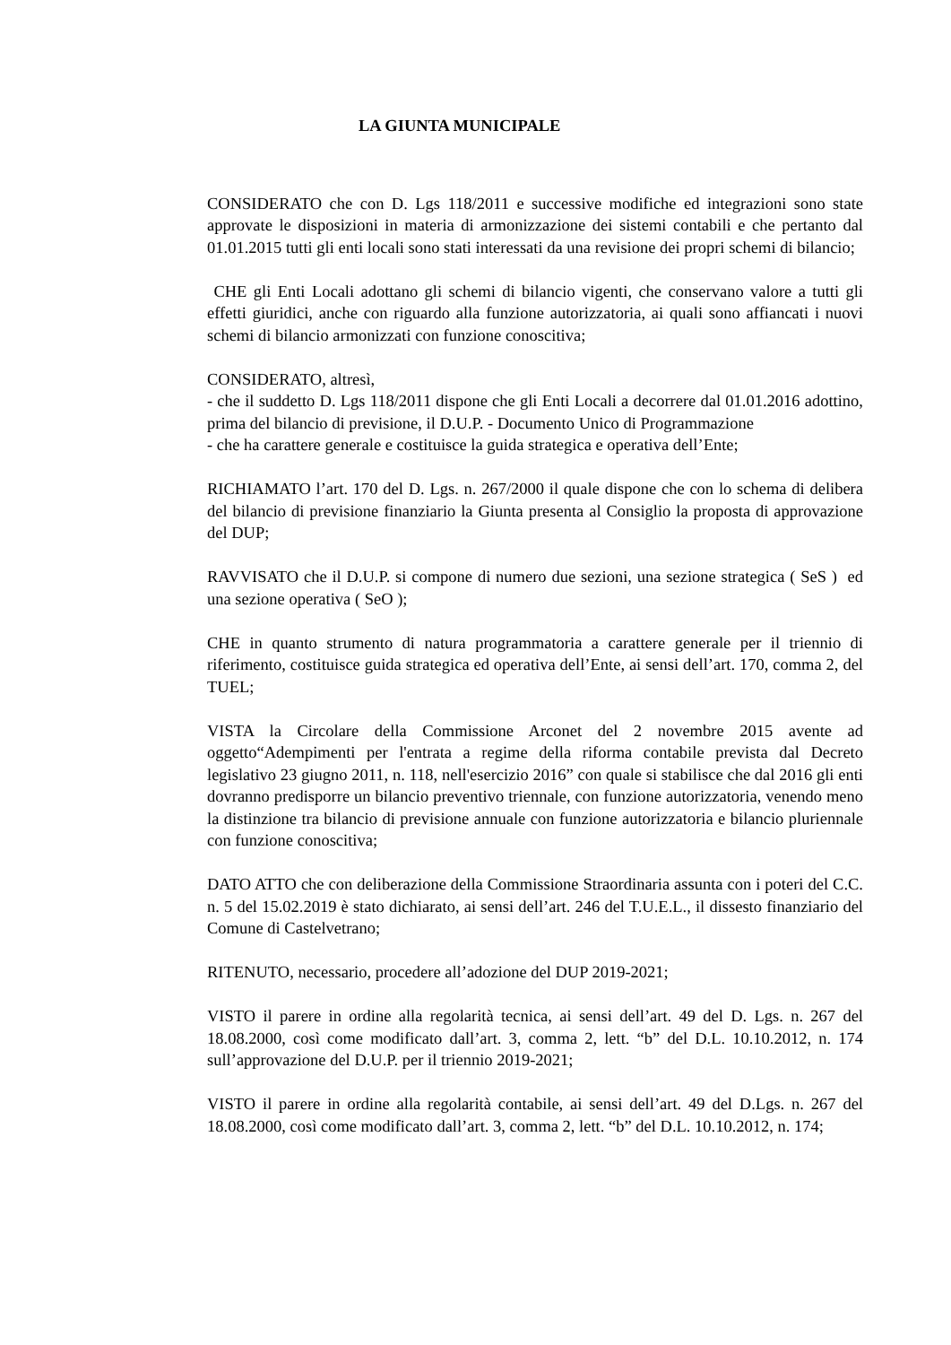LA GIUNTA MUNICIPALE
CONSIDERATO che con D. Lgs 118/2011 e successive modifiche ed integrazioni sono state approvate le disposizioni in materia di armonizzazione dei sistemi contabili e che pertanto dal 01.01.2015 tutti gli enti locali sono stati interessati da una revisione dei propri schemi di bilancio;
CHE gli Enti Locali adottano gli schemi di bilancio vigenti, che conservano valore a tutti gli effetti giuridici, anche con riguardo alla funzione autorizzatoria, ai quali sono affiancati i nuovi schemi di bilancio armonizzati con funzione conoscitiva;
CONSIDERATO, altresì,
- che il suddetto D. Lgs 118/2011 dispone che gli Enti Locali a decorrere dal 01.01.2016 adottino, prima del bilancio di previsione, il D.U.P. - Documento Unico di Programmazione
- che ha carattere generale e costituisce la guida strategica e operativa dell’Ente;
RICHIAMATO l’art. 170 del D. Lgs. n. 267/2000 il quale dispone che con lo schema di delibera del bilancio di previsione finanziario la Giunta presenta al Consiglio la proposta di approvazione del DUP;
RAVVISATO che il D.U.P. si compone di numero due sezioni, una sezione strategica ( SeS ) ed una sezione operativa ( SeO );
CHE in quanto strumento di natura programmatoria a carattere generale per il triennio di riferimento, costituisce guida strategica ed operativa dell’Ente, ai sensi dell’art. 170, comma 2, del TUEL;
VISTA la Circolare della Commissione Arconet del 2 novembre 2015 avente ad oggetto“Adempimenti per l'entrata a regime della riforma contabile prevista dal Decreto legislativo 23 giugno 2011, n. 118, nell'esercizio 2016” con quale si stabilisce che dal 2016 gli enti dovranno predisporre un bilancio preventivo triennale, con funzione autorizzatoria, venendo meno la distinzione tra bilancio di previsione annuale con funzione autorizzatoria e bilancio pluriennale con funzione conoscitiva;
DATO ATTO che con deliberazione della Commissione Straordinaria assunta con i poteri del C.C. n. 5 del 15.02.2019 è stato dichiarato, ai sensi dell’art. 246 del T.U.E.L., il dissesto finanziario del Comune di Castelvetrano;
RITENUTO, necessario, procedere all’adozione del DUP 2019-2021;
VISTO il parere in ordine alla regolarità tecnica, ai sensi dell’art. 49 del D. Lgs. n. 267 del 18.08.2000, così come modificato dall’art. 3, comma 2, lett. “b” del D.L. 10.10.2012, n. 174 sull’approvazione del D.U.P. per il triennio 2019-2021;
VISTO il parere in ordine alla regolarità contabile, ai sensi dell’art. 49 del D.Lgs. n. 267 del 18.08.2000, così come modificato dall’art. 3, comma 2, lett. “b” del D.L. 10.10.2012, n. 174;